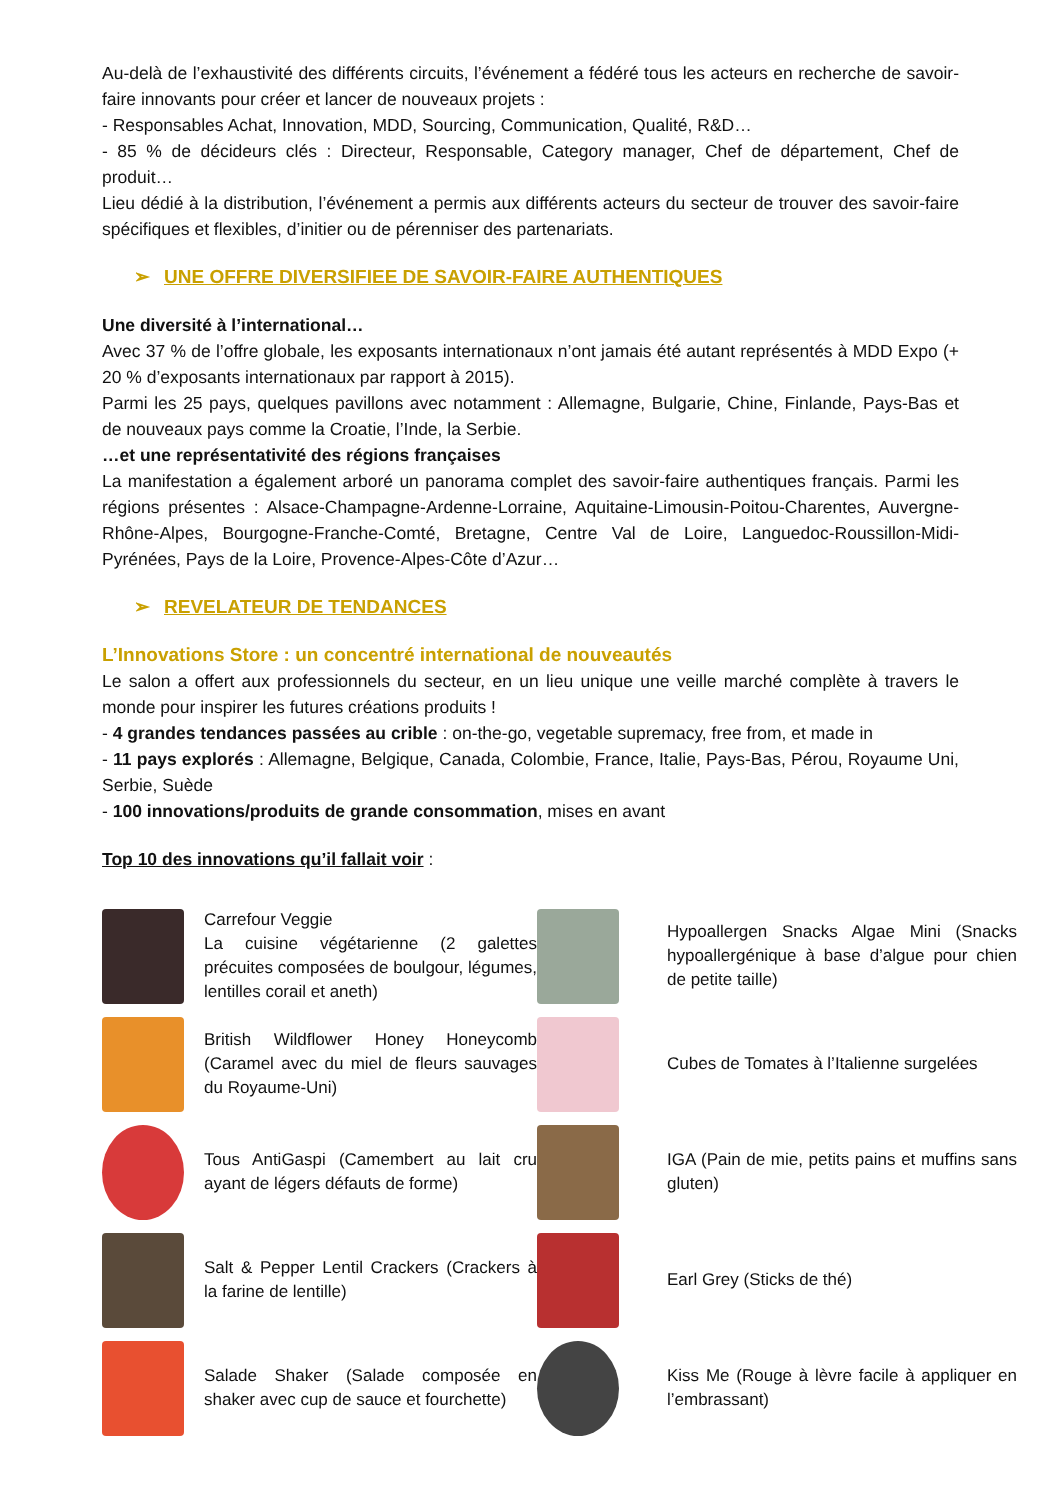Au-delà de l’exhaustivité des différents circuits, l’événement a fédéré tous les acteurs en recherche de savoir-faire innovants pour créer et lancer de nouveaux projets :
- Responsables Achat, Innovation, MDD, Sourcing, Communication, Qualité, R&D…
- 85 % de décideurs clés : Directeur, Responsable, Category manager, Chef de département, Chef de produit…
Lieu dédié à la distribution, l’événement a permis aux différents acteurs du secteur de trouver des savoir-faire spécifiques et flexibles, d’initier ou de pérenniser des partenariats.
➢ UNE OFFRE DIVERSIFIEE DE SAVOIR-FAIRE AUTHENTIQUES
Une diversité à l’international…
Avec 37 % de l’offre globale, les exposants internationaux n’ont jamais été autant représentés à MDD Expo (+ 20 % d’exposants internationaux par rapport à 2015).
Parmi les 25 pays, quelques pavillons avec notamment : Allemagne, Bulgarie, Chine, Finlande, Pays-Bas et de nouveaux pays comme la Croatie, l’Inde, la Serbie.
…et une représentativité des régions françaises
La manifestation a également arboré un panorama complet des savoir-faire authentiques français. Parmi les régions présentes : Alsace-Champagne-Ardenne-Lorraine, Aquitaine-Limousin-Poitou-Charentes, Auvergne-Rhône-Alpes, Bourgogne-Franche-Comté, Bretagne, Centre Val de Loire, Languedoc-Roussillon-Midi-Pyrénées, Pays de la Loire, Provence-Alpes-Côte d’Azur…
➢ REVELATEUR DE TENDANCES
L’Innovations Store : un concentré international de nouveautés
Le salon a offert aux professionnels du secteur, en un lieu unique une veille marché complète à travers le monde pour inspirer les futures créations produits !
- 4 grandes tendances passées au crible : on-the-go, vegetable supremacy, free from, et made in
- 11 pays explorés : Allemagne, Belgique, Canada, Colombie, France, Italie, Pays-Bas, Pérou, Royaume Uni, Serbie, Suède
- 100 innovations/produits de grande consommation, mises en avant
Top 10 des innovations qu’il fallait voir :
Carrefour Veggie
La cuisine végétarienne (2 galettes précuites composées de boulgour, légumes, lentilles corail et aneth)
Hypoallergen Snacks Algae Mini (Snacks hypoallergénique à base d’algue pour chien de petite taille)
British Wildflower Honey Honeycomb (Caramel avec du miel de fleurs sauvages du Royaume-Uni)
Cubes de Tomates à l’Italienne surgelées
Tous AntiGaspi (Camembert au lait cru ayant de légers défauts de forme)
IGA (Pain de mie, petits pains et muffins sans gluten)
Salt & Pepper Lentil Crackers (Crackers à la farine de lentille)
Earl Grey (Sticks de thé)
Salade Shaker (Salade composée en shaker avec cup de sauce et fourchette)
Kiss Me (Rouge à lèvre facile à appliquer en l’embrassant)